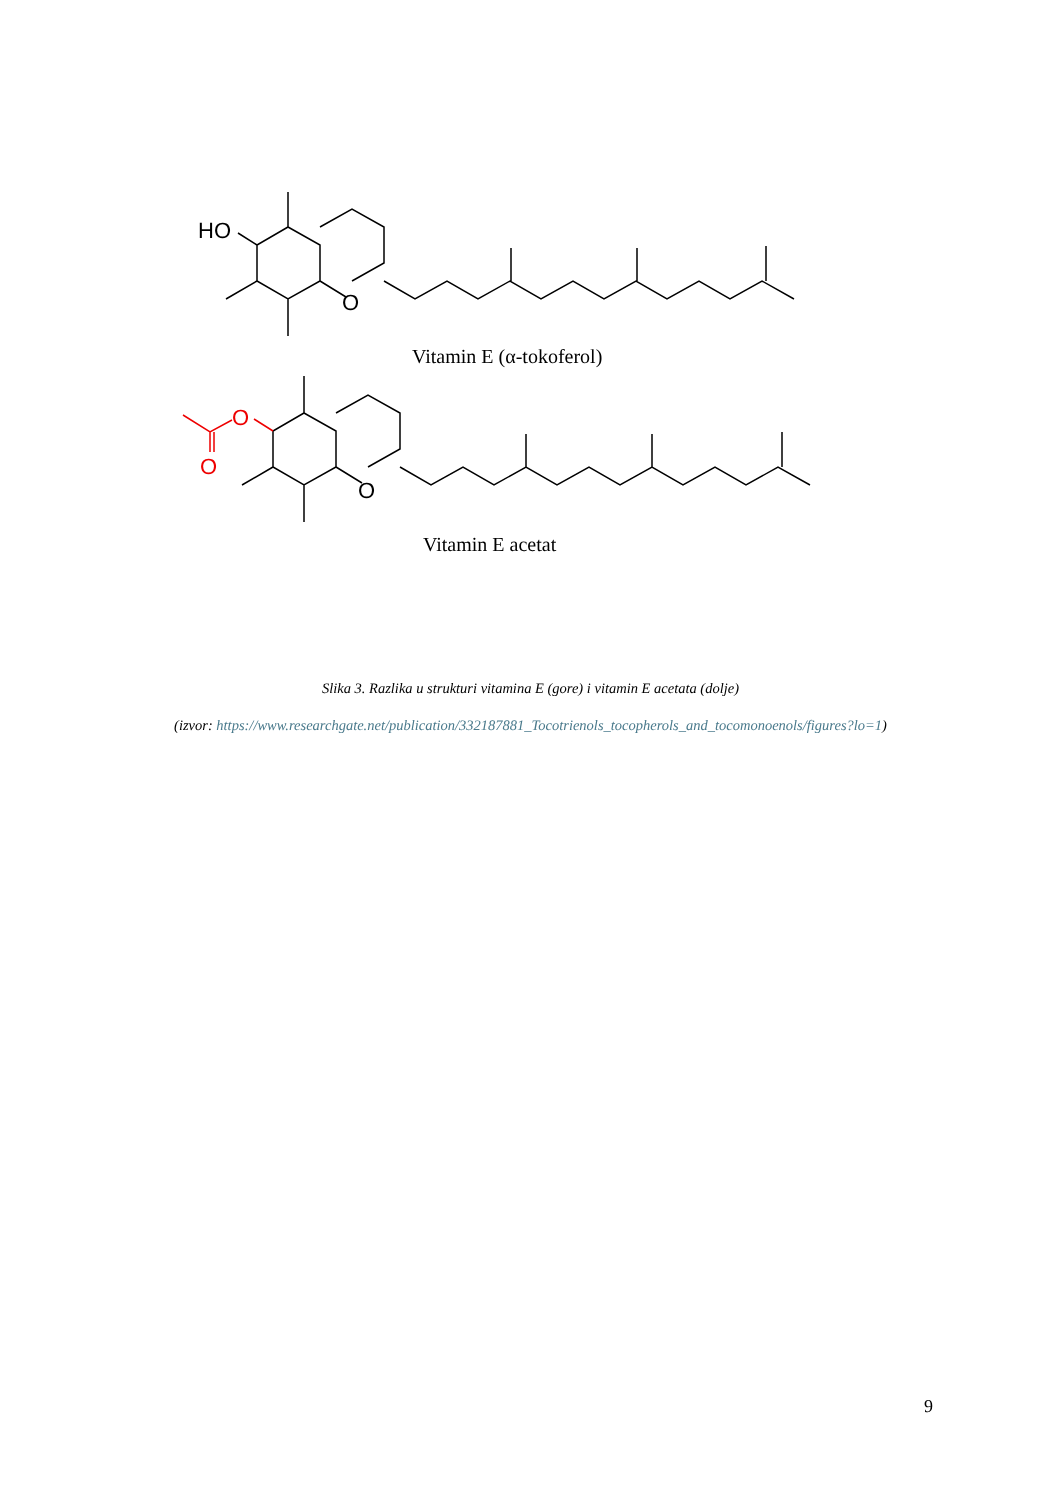HO
O
Vitamin E (α-tokoferol)
O
O
O
Vitamin E acetat
Slika 3. Razlika u strukturi vitamina E (gore) i vitamin E acetata (dolje)
(izvor: https://www.researchgate.net/publication/332187881_Tocotrienols_tocopherols_and_tocomonoenols/figures?lo=1)
9